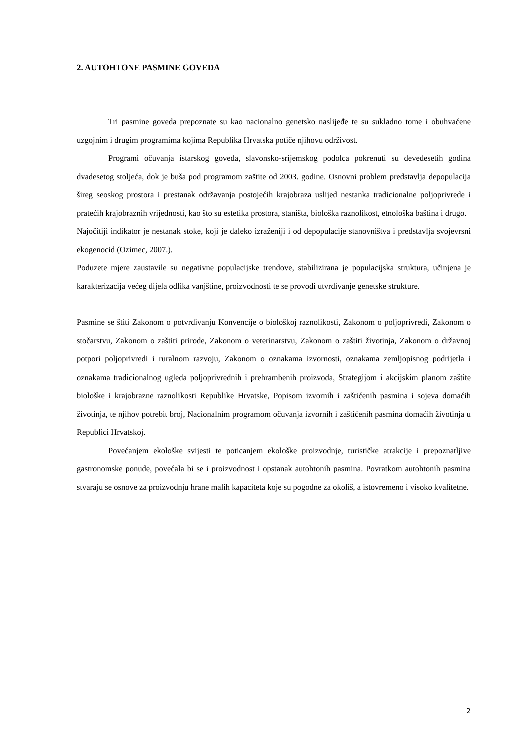2. AUTOHTONE PASMINE GOVEDA
Tri pasmine goveda prepoznate su kao nacionalno genetsko naslijeđe te su sukladno tome i obuhvaćene uzgojnim i drugim programima kojima Republika Hrvatska potiče njihovu održivost.
Programi očuvanja istarskog goveda, slavonsko-srijemskog podolca pokrenuti su devedesetih godina dvadesetog stoljeća, dok je buša pod programom zaštite od 2003. godine. Osnovni problem predstavlja depopulacija šireg seoskog prostora i prestanak održavanja postojećih krajobraza uslijed nestanka tradicionalne poljoprivrede i pratećih krajobraznih vrijednosti, kao što su estetika prostora, staništa, biološka raznolikost, etnološka baština i drugo.
Najočitiji indikator je nestanak stoke, koji je daleko izraženiji i od depopulacije stanovništva i predstavlja svojevrsni ekogenocid (Ozimec, 2007.).
Poduzete mjere zaustavile su negativne populacijske trendove, stabilizirana je populacijska struktura, učinjena je karakterizacija većeg dijela odlika vanjštine, proizvodnosti te se provodi utvrđivanje genetske strukture.
Pasmine se štiti Zakonom o potvrđivanju Konvencije o biološkoj raznolikosti, Zakonom o poljoprivredi, Zakonom o stočarstvu, Zakonom o zaštiti prirode, Zakonom o veterinarstvu, Zakonom o zaštiti životinja, Zakonom o državnoj potpori poljoprivredi i ruralnom razvoju, Zakonom o oznakama izvornosti, oznakama zemljopisnog podrijetla i oznakama tradicionalnog ugleda poljoprivrednih i prehrambenih proizvoda, Strategijom i akcijskim planom zaštite biološke i krajobrazne raznolikosti Republike Hrvatske, Popisom izvornih i zaštićenih pasmina i sojeva domaćih životinja, te njihov potrebit broj, Nacionalnim programom očuvanja izvornih i zaštićenih pasmina domaćih životinja u Republici Hrvatskoj.
Povećanjem ekološke svijesti te poticanjem ekološke proizvodnje, turističke atrakcije i prepoznatljive gastronomske ponude, povećala bi se i proizvodnost i opstanak autohtonih pasmina. Povratkom autohtonih pasmina stvaraju se osnove za proizvodnju hrane malih kapaciteta koje su pogodne za okoliš, a istovremeno i visoko kvalitetne.
2